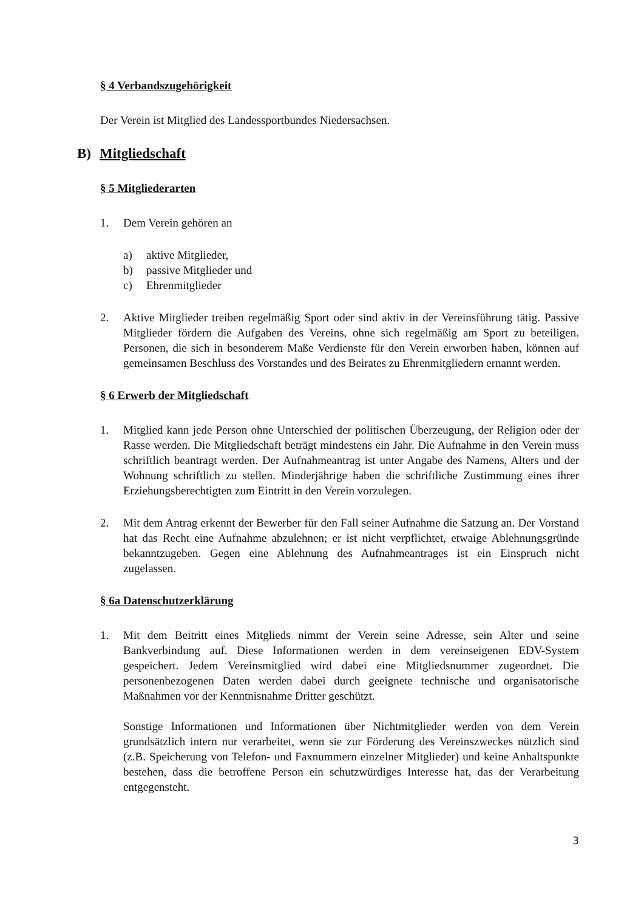§ 4 Verbandszugehörigkeit
Der Verein ist Mitglied des Landessportbundes Niedersachsen.
B) Mitgliedschaft
§ 5 Mitgliederarten
1. Dem Verein gehören an
a) aktive Mitglieder,
b) passive Mitglieder und
c) Ehrenmitglieder
2. Aktive Mitglieder treiben regelmäßig Sport oder sind aktiv in der Vereinsführung tätig. Passive Mitglieder fördern die Aufgaben des Vereins, ohne sich regelmäßig am Sport zu beteiligen. Personen, die sich in besonderem Maße Verdienste für den Verein erworben haben, können auf gemeinsamen Beschluss des Vorstandes und des Beirates zu Ehrenmitgliedern ernannt werden.
§ 6 Erwerb der Mitgliedschaft
1. Mitglied kann jede Person ohne Unterschied der politischen Überzeugung, der Religion oder der Rasse werden. Die Mitgliedschaft beträgt mindestens ein Jahr. Die Aufnahme in den Verein muss schriftlich beantragt werden. Der Aufnahmeantrag ist unter Angabe des Namens, Alters und der Wohnung schriftlich zu stellen. Minderjährige haben die schriftliche Zustimmung eines ihrer Erziehungsberechtigten zum Eintritt in den Verein vorzulegen.
2. Mit dem Antrag erkennt der Bewerber für den Fall seiner Aufnahme die Satzung an. Der Vorstand hat das Recht eine Aufnahme abzulehnen; er ist nicht verpflichtet, etwaige Ablehnungsgründe bekanntzugeben. Gegen eine Ablehnung des Aufnahmeantrages ist ein Einspruch nicht zugelassen.
§ 6a Datenschutzerklärung
1. Mit dem Beitritt eines Mitglieds nimmt der Verein seine Adresse, sein Alter und seine Bankverbindung auf. Diese Informationen werden in dem vereinseigenen EDV-System gespeichert. Jedem Vereinsmitglied wird dabei eine Mitgliedsnummer zugeordnet. Die personenbezogenen Daten werden dabei durch geeignete technische und organisatorische Maßnahmen vor der Kenntnisnahme Dritter geschützt.
Sonstige Informationen und Informationen über Nichtmitglieder werden von dem Verein grundsätzlich intern nur verarbeitet, wenn sie zur Förderung des Vereinszweckes nützlich sind (z.B. Speicherung von Telefon- und Faxnummern einzelner Mitglieder) und keine Anhaltspunkte bestehen, dass die betroffene Person ein schutzwürdiges Interesse hat, das der Verarbeitung entgegensteht.
3